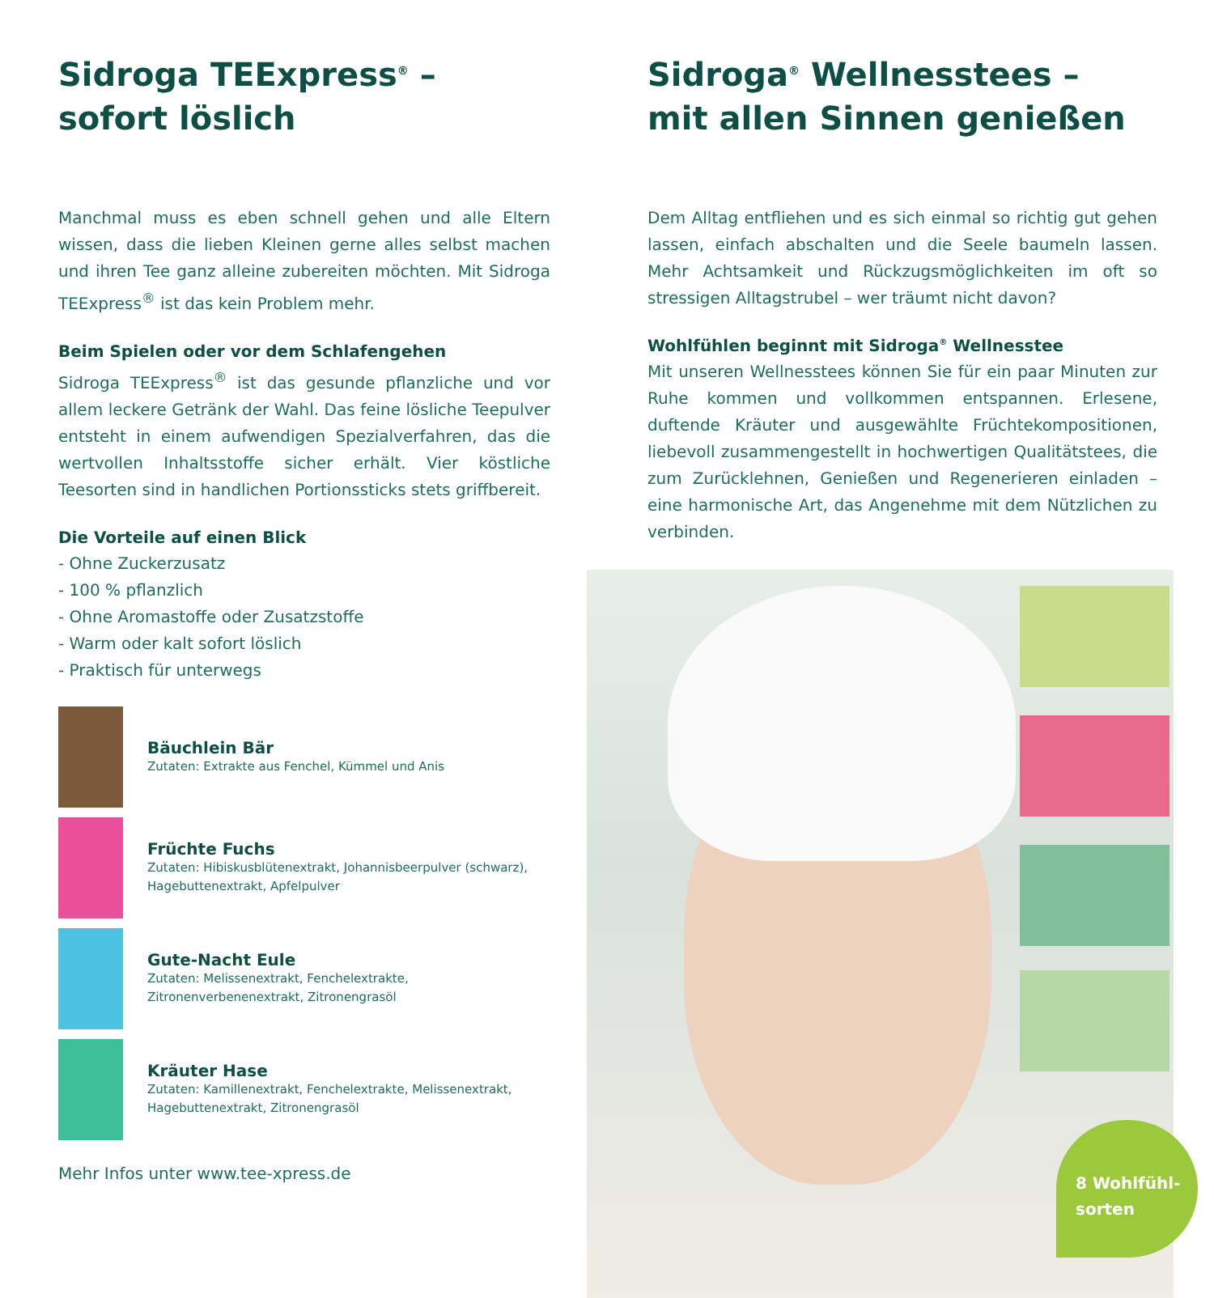Sidroga TEExpress<sup>®</sup> –
sofort löslich
Manchmal muss es eben schnell gehen und alle Eltern wissen, dass die lieben Kleinen gerne alles selbst machen und ihren Tee ganz alleine zubereiten möchten. Mit Sidroga TEExpress<sup>®</sup> ist das kein Problem mehr.
Beim Spielen oder vor dem Schlafengehen
Sidroga TEExpress<sup>®</sup> ist das gesunde pflanzliche und vor allem leckere Getränk der Wahl. Das feine lösliche Teepulver entsteht in einem aufwendigen Spezialverfahren, das die wertvollen Inhaltsstoffe sicher erhält. Vier köstliche Teesorten sind in handlichen Portionssticks stets griffbereit.
Die Vorteile auf einen Blick
- Ohne Zuckerzusatz
- 100 % pflanzlich
- Ohne Aromastoffe oder Zusatzstoffe
- Warm oder kalt sofort löslich
- Praktisch für unterwegs
Bäuchlein Bär
Zutaten: Extrakte aus Fenchel, Kümmel und Anis
Früchte Fuchs
Zutaten: Hibiskusblütenextrakt, Johannisbeerpulver (schwarz), Hagebuttenextrakt, Apfelpulver
Gute-Nacht Eule
Zutaten: Melissenextrakt, Fenchelextrakte, Zitronenverbenenextrakt, Zitronengrasöl
Kräuter Hase
Zutaten: Kamillenextrakt, Fenchelextrakte, Melissenextrakt, Hagebuttenextrakt, Zitronengrasöl
Mehr Infos unter www.tee-xpress.de
Sidroga<sup>®</sup> Wellnesstees –
mit allen Sinnen genießen
Dem Alltag entfliehen und es sich einmal so richtig gut gehen lassen, einfach abschalten und die Seele baumeln lassen. Mehr Achtsamkeit und Rückzugsmöglichkeiten im oft so stressigen Alltagstrubel – wer träumt nicht davon?
Wohlfühlen beginnt mit Sidroga<sup>®</sup> Wellnesstee
Mit unseren Wellnesstees können Sie für ein paar Minuten zur Ruhe kommen und vollkommen entspannen. Erlesene, duftende Kräuter und ausgewählte Früchtekompositionen, liebevoll zusammengestellt in hochwertigen Qualitätstees, die zum Zurücklehnen, Genießen und Regenerieren einladen – eine harmonische Art, das Angenehme mit dem Nützlichen zu verbinden.
8 Wohlfühl-
sorten